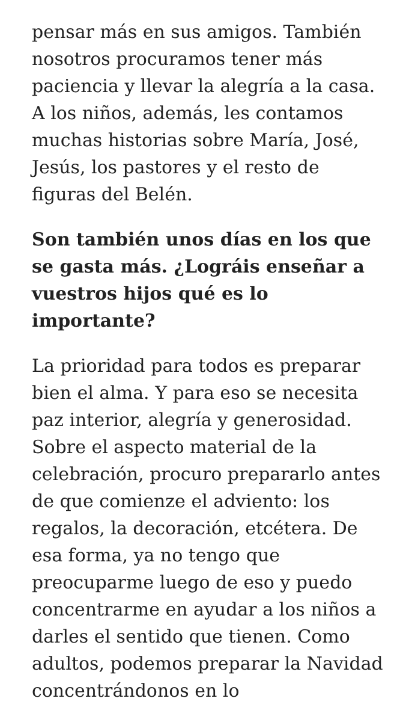pensar más en sus amigos. También nosotros procuramos tener más paciencia y llevar la alegría a la casa. A los niños, además, les contamos muchas historias sobre María, José, Jesús, los pastores y el resto de figuras del Belén.
Son también unos días en los que se gasta más. ¿Lográis enseñar a vuestros hijos qué es lo importante?
La prioridad para todos es preparar bien el alma. Y para eso se necesita paz interior, alegría y generosidad. Sobre el aspecto material de la celebración, procuro prepararlo antes de que comienze el adviento: los regalos, la decoración, etcétera. De esa forma, ya no tengo que preocuparme luego de eso y puedo concentrarme en ayudar a los niños a darles el sentido que tienen. Como adultos, podemos preparar la Navidad concentrándonos en lo